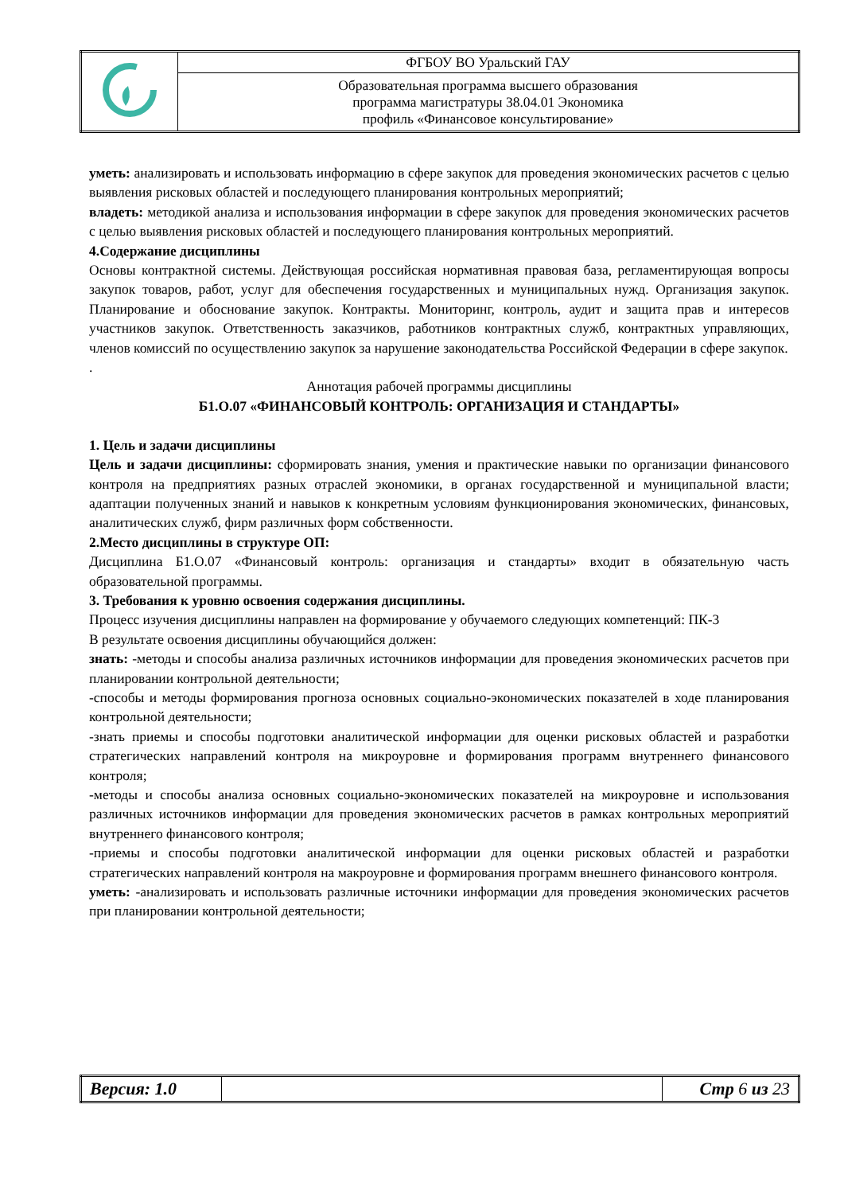| | ФГБОУ ВО Уральский ГАУ |
| | Образовательная программа высшего образования программа магистратуры 38.04.01 Экономика профиль «Финансовое консультирование» |
уметь: анализировать и использовать информацию в сфере закупок для проведения экономических расчетов с целью выявления рисковых областей и последующего планирования контрольных мероприятий;
владеть: методикой анализа и использования информации в сфере закупок для проведения экономических расчетов с целью выявления рисковых областей и последующего планирования контрольных мероприятий.
4.Содержание дисциплины
Основы контрактной системы. Действующая российская нормативная правовая база, регламентирующая вопросы закупок товаров, работ, услуг для обеспечения государственных и муниципальных нужд. Организация закупок. Планирование и обоснование закупок. Контракты. Мониторинг, контроль, аудит и защита прав и интересов участников закупок. Ответственность заказчиков, работников контрактных служб, контрактных управляющих, членов комиссий по осуществлению закупок за нарушение законодательства Российской Федерации в сфере закупок.
.
Аннотация рабочей программы дисциплины
Б1.О.07 «ФИНАНСОВЫЙ КОНТРОЛЬ: ОРГАНИЗАЦИЯ И СТАНДАРТЫ»
1. Цель и задачи дисциплины
Цель и задачи дисциплины: сформировать знания, умения и практические навыки по организации финансового контроля на предприятиях разных отраслей экономики, в органах государственной и муниципальной власти; адаптации полученных знаний и навыков к конкретным условиям функционирования экономических, финансовых, аналитических служб, фирм различных форм собственности.
2.Место дисциплины в структуре ОП:
Дисциплина Б1.О.07 «Финансовый контроль: организация и стандарты» входит в обязательную часть образовательной программы.
3. Требования к уровню освоения содержания дисциплины.
Процесс изучения дисциплины направлен на формирование у обучаемого следующих компетенций: ПК-3
В результате освоения дисциплины обучающийся должен:
знать: -методы и способы анализа различных источников информации для проведения экономических расчетов при планировании контрольной деятельности;
-способы и методы формирования прогноза основных социально-экономических показателей в ходе планирования контрольной деятельности;
-знать приемы и способы подготовки аналитической информации для оценки рисковых областей и разработки стратегических направлений контроля на микроуровне и формирования программ внутреннего финансового контроля;
-методы и способы анализа основных социально-экономических показателей на микроуровне и использования различных источников информации для проведения экономических расчетов в рамках контрольных мероприятий внутреннего финансового контроля;
-приемы и способы подготовки аналитической информации для оценки рисковых областей и разработки стратегических направлений контроля на макроуровне и формирования программ внешнего финансового контроля.
уметь: -анализировать и использовать различные источники информации для проведения экономических расчетов при планировании контрольной деятельности;
| Версия: 1.0 | | Стр 6 из 23 |